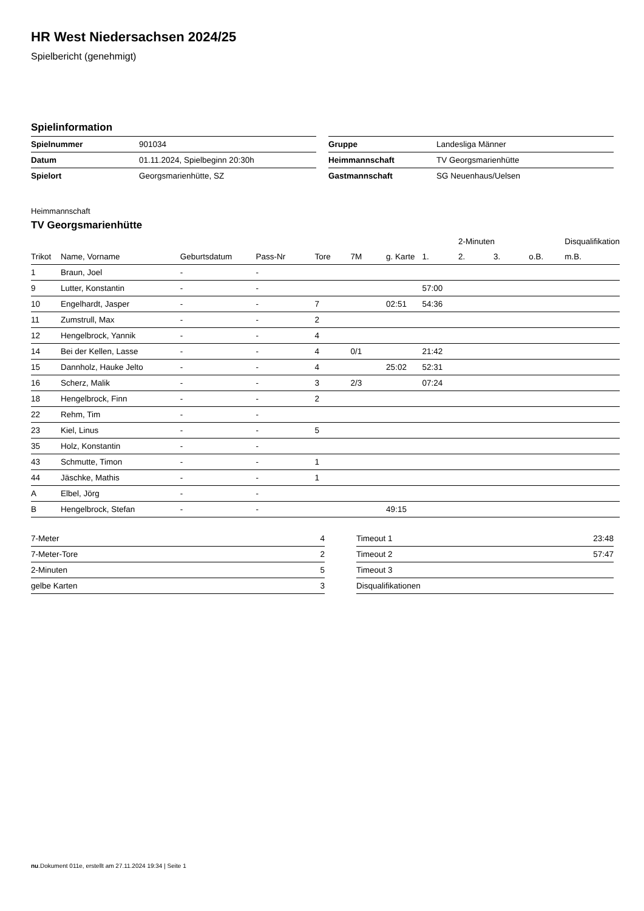HR West Niedersachsen 2024/25
Spielbericht (genehmigt)
Spielinformation
| Spielnummer | 901034 |
| Datum | 01.11.2024, Spielbeginn 20:30h |
| Spielort | Georgsmarienhütte, SZ |
| Gruppe | Landesliga Männer |
| Heimmannschaft | TV Georgsmarienhütte |
| Gastmannschaft | SG Neuenhaus/Uelsen |
Heimmannschaft
TV Georgsmarienhütte
| | | | | | | | | 2-Minuten | | | Disqualifikation |
| --- | --- | --- | --- | --- | --- | --- | --- | --- | --- | --- | --- |
| Trikot | Name, Vorname | Geburtsdatum | Pass-Nr | Tore | 7M | g. Karte | 1. | 2. | 3. | o.B. | m.B. |
| 1 | Braun, Joel | - | - | | | | | | | | |
| 9 | Lutter, Konstantin | - | - | | | | 57:00 | | | | |
| 10 | Engelhardt, Jasper | - | - | 7 | | 02:51 | 54:36 | | | | |
| 11 | Zumstrull, Max | - | - | 2 | | | | | | | |
| 12 | Hengelbrock, Yannik | - | - | 4 | | | | | | | |
| 14 | Bei der Kellen, Lasse | - | - | 4 | 0/1 | | 21:42 | | | | |
| 15 | Dannholz, Hauke Jelto | - | - | 4 | | 25:02 | 52:31 | | | | |
| 16 | Scherz, Malik | - | - | 3 | 2/3 | | 07:24 | | | | |
| 18 | Hengelbrock, Finn | - | - | 2 | | | | | | | |
| 22 | Rehm, Tim | - | - | | | | | | | | |
| 23 | Kiel, Linus | - | - | 5 | | | | | | | |
| 35 | Holz, Konstantin | - | - | | | | | | | | |
| 43 | Schmutte, Timon | - | - | 1 | | | | | | | |
| 44 | Jäschke, Mathis | - | - | 1 | | | | | | | |
| A | Elbel, Jörg | - | - | | | | | | | | |
| B | Hengelbrock, Stefan | - | - | | | 49:15 | | | | | |
| 7-Meter | 4 |
| 7-Meter-Tore | 2 |
| 2-Minuten | 5 |
| gelbe Karten | 3 |
| Timeout 1 | 23:48 |
| Timeout 2 | 57:47 |
| Timeout 3 | |
| Disqualifikationen | |
nu.Dokument 011e, erstellt am 27.11.2024 19:34 | Seite 1